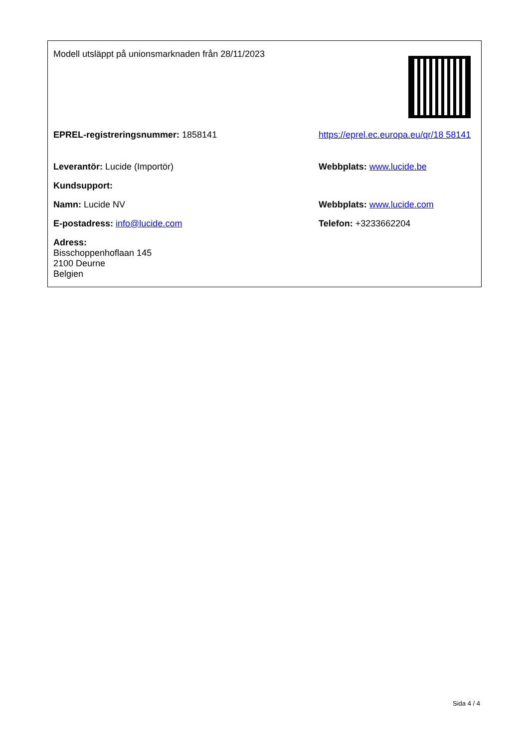| Modell utsläppt på unionsmarknaden från 28/11/2023 | |
| EPREL-registreringsnummer: 1858141 | https://eprel.ec.europa.eu/qr/18 58141 |
| Leverantör: Lucide (Importör) | Webbplats: www.lucide.be |
| Kundsupport: | |
| Namn: Lucide NV | Webbplats: www.lucide.com |
| E-postadress: info@lucide.com | Telefon: +3233662204 |
| Adress: Bisschoppenhoflaan 145 2100 Deurne Belgien | |
Sida 4 / 4